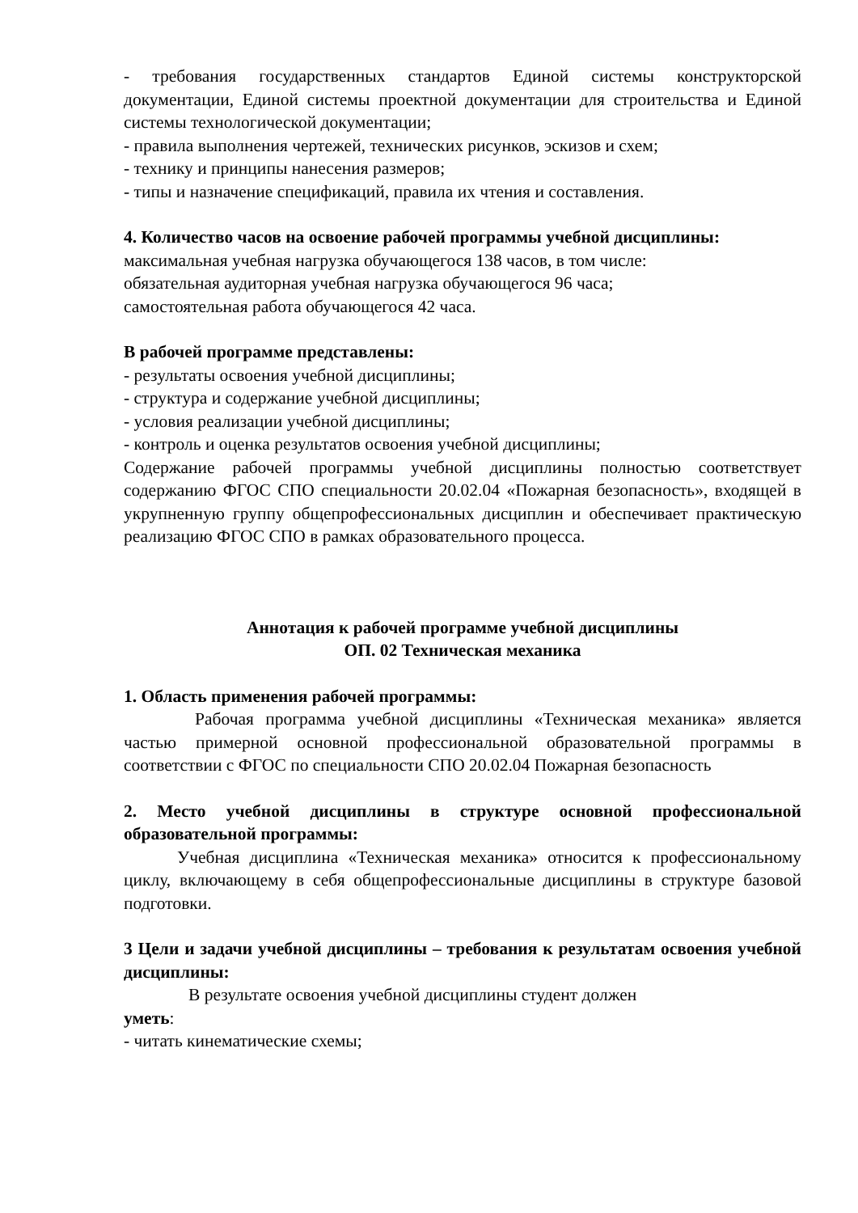- требования государственных стандартов Единой системы конструкторской документации, Единой системы проектной документации для строительства и Единой системы технологической документации;
- правила выполнения чертежей, технических рисунков, эскизов и схем;
- технику и принципы нанесения размеров;
- типы и назначение спецификаций, правила их чтения и составления.
4. Количество часов на освоение рабочей программы учебной дисциплины:
максимальная учебная нагрузка обучающегося 138 часов, в том числе:
обязательная аудиторная учебная нагрузка обучающегося 96 часа;
самостоятельная работа обучающегося 42 часа.
В рабочей программе представлены:
- результаты освоения учебной дисциплины;
- структура и содержание учебной дисциплины;
- условия реализации учебной дисциплины;
- контроль и оценка результатов освоения учебной дисциплины;
Содержание рабочей программы учебной дисциплины полностью соответствует содержанию ФГОС СПО специальности 20.02.04 «Пожарная безопасность», входящей в укрупненную группу общепрофессиональных дисциплин и обеспечивает практическую реализацию ФГОС СПО в рамках образовательного процесса.
Аннотация к рабочей программе учебной дисциплины
ОП. 02 Техническая механика
1. Область применения рабочей программы:
Рабочая программа учебной дисциплины «Техническая механика» является частью примерной основной профессиональной образовательной программы в соответствии с ФГОС по специальности СПО 20.02.04 Пожарная безопасность
2. Место учебной дисциплины в структуре основной профессиональной образовательной программы:
Учебная дисциплина «Техническая механика» относится к профессиональному циклу, включающему в себя общепрофессиональные дисциплины в структуре базовой подготовки.
3 Цели и задачи учебной дисциплины – требования к результатам освоения учебной дисциплины:
В результате освоения учебной дисциплины студент должен
уметь:
- читать кинематические схемы;